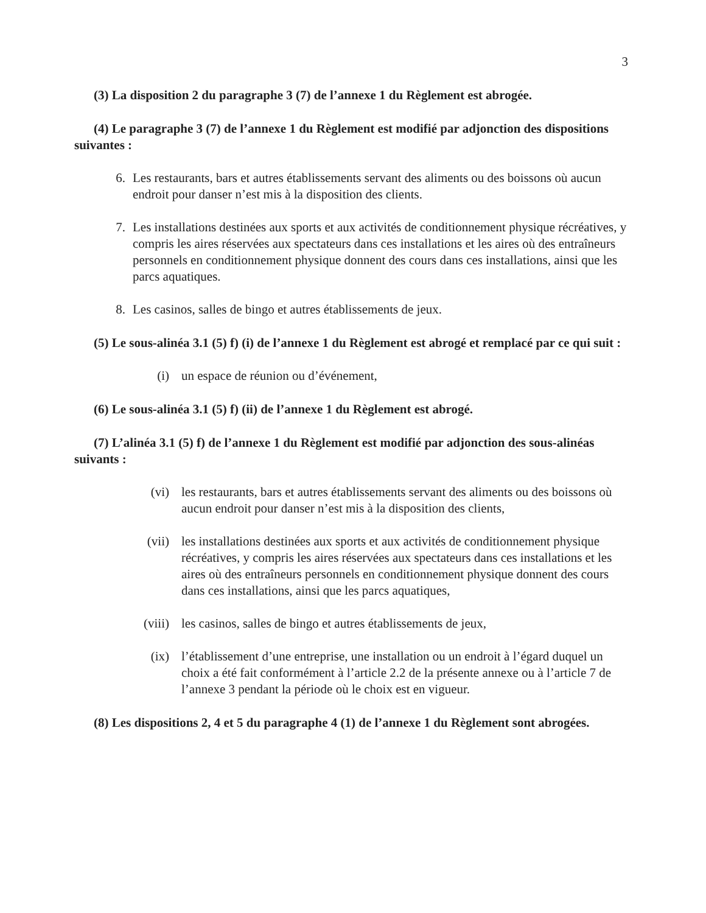3
(3) La disposition 2 du paragraphe 3 (7) de l’annexe 1 du Règlement est abrogée.
(4) Le paragraphe 3 (7) de l’annexe 1 du Règlement est modifié par adjonction des dispositions suivantes :
6. Les restaurants, bars et autres établissements servant des aliments ou des boissons où aucun endroit pour danser n’est mis à la disposition des clients.
7. Les installations destinées aux sports et aux activités de conditionnement physique récréatives, y compris les aires réservées aux spectateurs dans ces installations et les aires où des entraîneurs personnels en conditionnement physique donnent des cours dans ces installations, ainsi que les parcs aquatiques.
8. Les casinos, salles de bingo et autres établissements de jeux.
(5) Le sous-alinéa 3.1 (5) f) (i) de l’annexe 1 du Règlement est abrogé et remplacé par ce qui suit :
(i) un espace de réunion ou d’événement,
(6) Le sous-alinéa 3.1 (5) f) (ii) de l’annexe 1 du Règlement est abrogé.
(7) L’alinéa 3.1 (5) f) de l’annexe 1 du Règlement est modifié par adjonction des sous-alinéas suivants :
(vi) les restaurants, bars et autres établissements servant des aliments ou des boissons où aucun endroit pour danser n’est mis à la disposition des clients,
(vii) les installations destinées aux sports et aux activités de conditionnement physique récréatives, y compris les aires réservées aux spectateurs dans ces installations et les aires où des entraîneurs personnels en conditionnement physique donnent des cours dans ces installations, ainsi que les parcs aquatiques,
(viii) les casinos, salles de bingo et autres établissements de jeux,
(ix) l’établissement d’une entreprise, une installation ou un endroit à l’égard duquel un choix a été fait conformément à l’article 2.2 de la présente annexe ou à l’article 7 de l’annexe 3 pendant la période où le choix est en vigueur.
(8) Les dispositions 2, 4 et 5 du paragraphe 4 (1) de l’annexe 1 du Règlement sont abrogées.